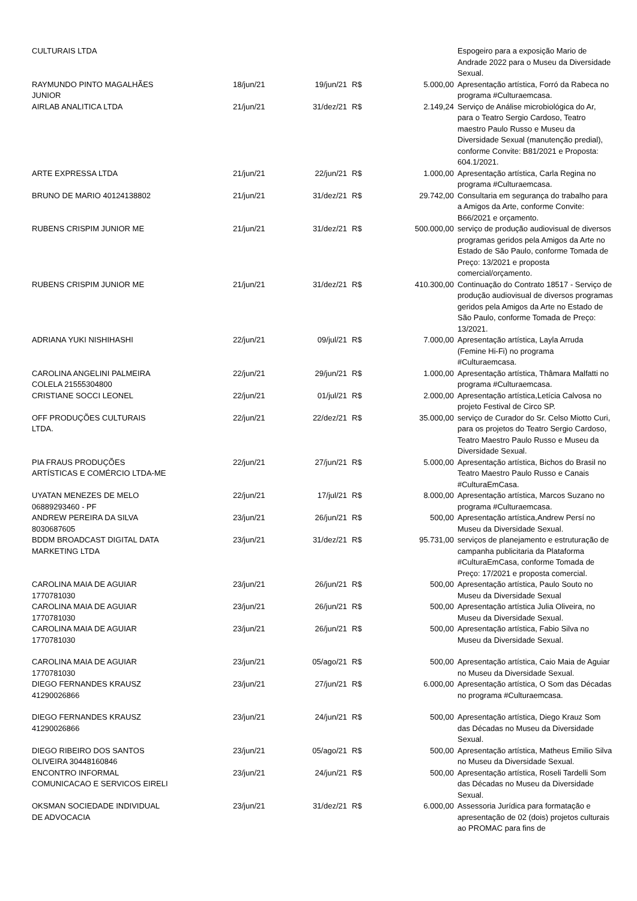| CULTURAIS LTDA | | | | | Espogeiro para a exposição Mario de Andrade 2022 para o Museu da Diversidade Sexual. |
| RAYMUNDO PINTO MAGALHÃES JUNIOR | 18/jun/21 | 19/jun/21 | R$ | 5.000,00 | Apresentação artística, Forró da Rabeca no programa #Culturaemcasa. |
| AIRLAB ANALITICA LTDA | 21/jun/21 | 31/dez/21 | R$ | 2.149,24 | Serviço de Análise microbiológica do Ar, para o Teatro Sergio Cardoso, Teatro maestro Paulo Russo e Museu da Diversidade Sexual (manutenção predial), conforme Convite: B81/2021 e Proposta: 604.1/2021. |
| ARTE EXPRESSA LTDA | 21/jun/21 | 22/jun/21 | R$ | 1.000,00 | Apresentação artística, Carla Regina no programa #Culturaemcasa. |
| BRUNO DE MARIO 40124138802 | 21/jun/21 | 31/dez/21 | R$ | 29.742,00 | Consultaria em segurança do trabalho para a Amigos da Arte, conforme Convite: B66/2021 e orçamento. |
| RUBENS CRISPIM JUNIOR ME | 21/jun/21 | 31/dez/21 | R$ | 500.000,00 | serviço de produção audiovisual de diversos programas geridos pela Amigos da Arte no Estado de São Paulo, conforme Tomada de Preço: 13/2021 e proposta comercial/orçamento. |
| RUBENS CRISPIM JUNIOR ME | 21/jun/21 | 31/dez/21 | R$ | 410.300,00 | Continuação do Contrato 18517 - Serviço de produção audiovisual de diversos programas geridos pela Amigos da Arte no Estado de São Paulo, conforme Tomada de Preço: 13/2021. |
| ADRIANA YUKI NISHIHASHI | 22/jun/21 | 09/jul/21 | R$ | 7.000,00 | Apresentação artística, Layla Arruda (Femine Hi-Fi) no programa #Culturaemcasa. |
| CAROLINA ANGELINI PALMEIRA COLELA 21555304800 | 22/jun/21 | 29/jun/21 | R$ | 1.000,00 | Apresentação artística, Thâmara Malfatti no programa #Culturaemcasa. |
| CRISTIANE SOCCI LEONEL | 22/jun/21 | 01/jul/21 | R$ | 2.000,00 | Apresentação artística,Letícia Calvosa no projeto Festival de Circo SP. |
| OFF PRODUÇÕES CULTURAIS LTDA. | 22/jun/21 | 22/dez/21 | R$ | 35.000,00 | serviço de Curador do Sr. Celso Miotto Curi, para os projetos do Teatro Sergio Cardoso, Teatro Maestro Paulo Russo e Museu da Diversidade Sexual. |
| PIA FRAUS PRODUÇÕES ARTÍSTICAS E COMÉRCIO LTDA-ME | 22/jun/21 | 27/jun/21 | R$ | 5.000,00 | Apresentação artística, Bichos do Brasil no Teatro Maestro Paulo Russo e Canais #CulturaEmCasa. |
| UYATAN MENEZES DE MELO 06889293460 - PF | 22/jun/21 | 17/jul/21 | R$ | 8.000,00 | Apresentação artística, Marcos Suzano no programa #Culturaemcasa. |
| ANDREW PEREIRA DA SILVA 8030687605 | 23/jun/21 | 26/jun/21 | R$ | 500,00 | Apresentação artística,Andrew Persí no Museu da Diversidade Sexual. |
| BDDM BROADCAST DIGITAL DATA MARKETING LTDA | 23/jun/21 | 31/dez/21 | R$ | 95.731,00 | serviços de planejamento e estruturação de campanha publicitaria da Plataforma #CulturaEmCasa, conforme Tomada de Preço: 17/2021 e proposta comercial. |
| CAROLINA MAIA DE AGUIAR 1770781030 | 23/jun/21 | 26/jun/21 | R$ | 500,00 | Apresentação artística, Paulo Souto no Museu da Diversidade Sexual |
| CAROLINA MAIA DE AGUIAR 1770781030 | 23/jun/21 | 26/jun/21 | R$ | 500,00 | Apresentação artística Julia Oliveira, no Museu da Diversidade Sexual. |
| CAROLINA MAIA DE AGUIAR 1770781030 | 23/jun/21 | 26/jun/21 | R$ | 500,00 | Apresentação artística, Fabio Silva no Museu da Diversidade Sexual. |
| CAROLINA MAIA DE AGUIAR 1770781030 | 23/jun/21 | 05/ago/21 | R$ | 500,00 | Apresentação artística, Caio Maia de Aguiar no Museu da Diversidade Sexual. |
| DIEGO FERNANDES KRAUSZ 41290026866 | 23/jun/21 | 27/jun/21 | R$ | 6.000,00 | Apresentação artística, O Som das Décadas no programa #Culturaemcasa. |
| DIEGO FERNANDES KRAUSZ 41290026866 | 23/jun/21 | 24/jun/21 | R$ | 500,00 | Apresentação artística, Diego Krauz Som das Décadas no Museu da Diversidade Sexual. |
| DIEGO RIBEIRO DOS SANTOS OLIVEIRA 30448160846 | 23/jun/21 | 05/ago/21 | R$ | 500,00 | Apresentação artística, Matheus Emilio Silva no Museu da Diversidade Sexual. |
| ENCONTRO INFORMAL COMUNICACAO E SERVICOS EIRELI | 23/jun/21 | 24/jun/21 | R$ | 500,00 | Apresentação artística, Roseli Tardelli Som das Décadas no Museu da Diversidade Sexual. |
| OKSMAN SOCIEDADE INDIVIDUAL DE ADVOCACIA | 23/jun/21 | 31/dez/21 | R$ | 6.000,00 | Assessoria Jurídica para formatação e apresentação de 02 (dois) projetos culturais ao PROMAC para fins de |